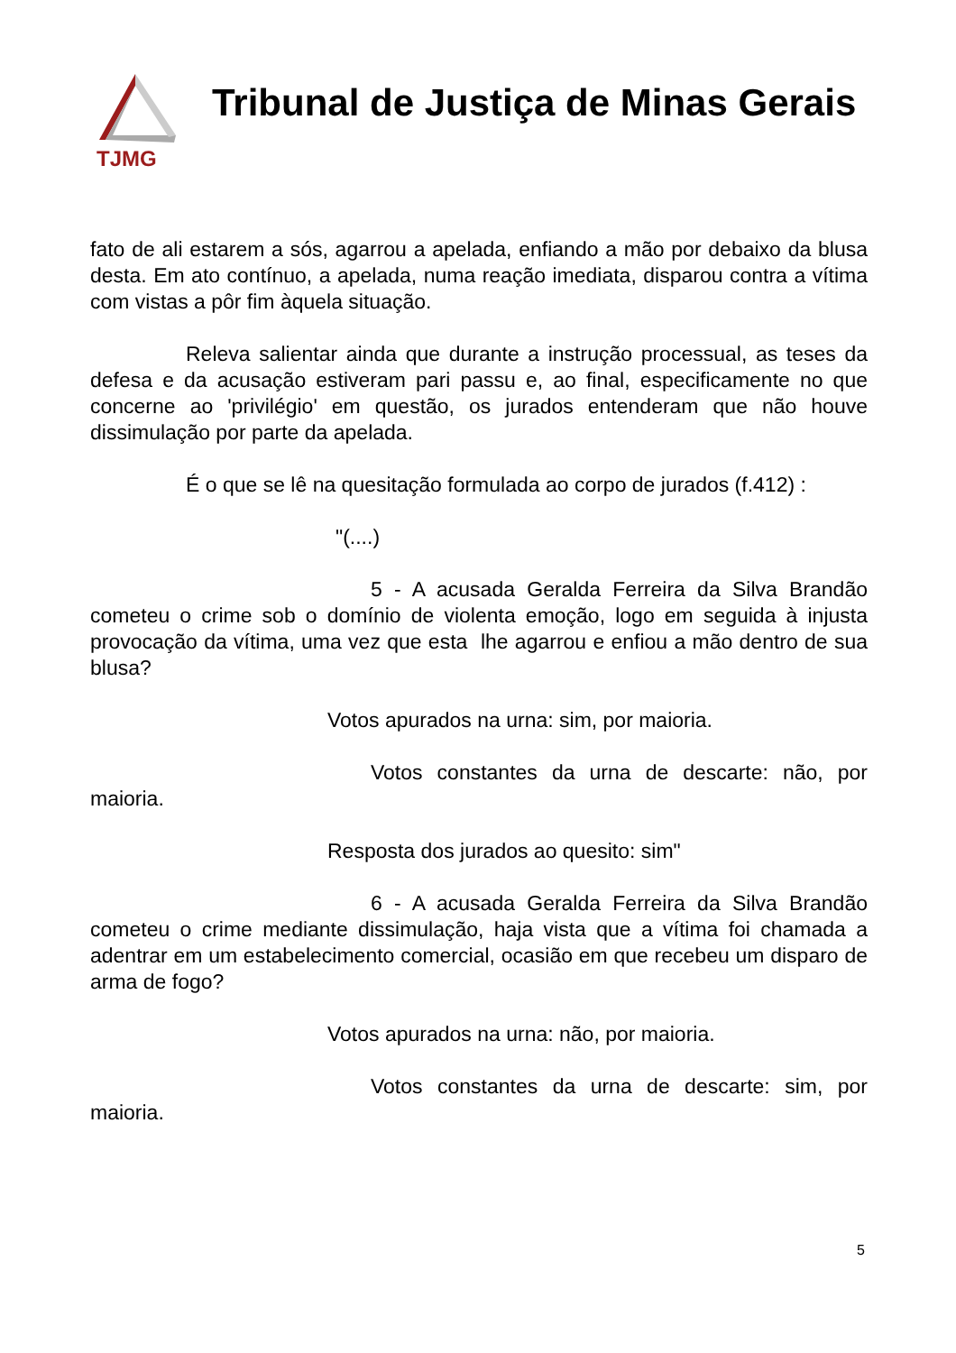TJMG
Tribunal de Justiça de Minas Gerais
fato de ali estarem a sós, agarrou a apelada, enfiando a mão por debaixo da blusa desta. Em ato contínuo, a apelada, numa reação imediata, disparou contra a vítima com vistas a pôr fim àquela situação.
Releva salientar ainda que durante a instrução processual, as teses da defesa e da acusação estiveram pari passu e, ao final, especificamente no que concerne ao 'privilégio' em questão, os jurados entenderam que não houve dissimulação por parte da apelada.
É o que se lê na quesitação formulada ao corpo de jurados (f.412) :
"(....)
5 - A acusada Geralda Ferreira da Silva Brandão cometeu o crime sob o domínio de violenta emoção, logo em seguida à injusta provocação da vítima, uma vez que esta lhe agarrou e enfiou a mão dentro de sua blusa?
Votos apurados na urna: sim, por maioria.
Votos constantes da urna de descarte: não, por maioria.
Resposta dos jurados ao quesito: sim"
6 - A acusada Geralda Ferreira da Silva Brandão cometeu o crime mediante dissimulação, haja vista que a vítima foi chamada a adentrar em um estabelecimento comercial, ocasião em que recebeu um disparo de arma de fogo?
Votos apurados na urna: não, por maioria.
Votos constantes da urna de descarte: sim, por maioria.
5